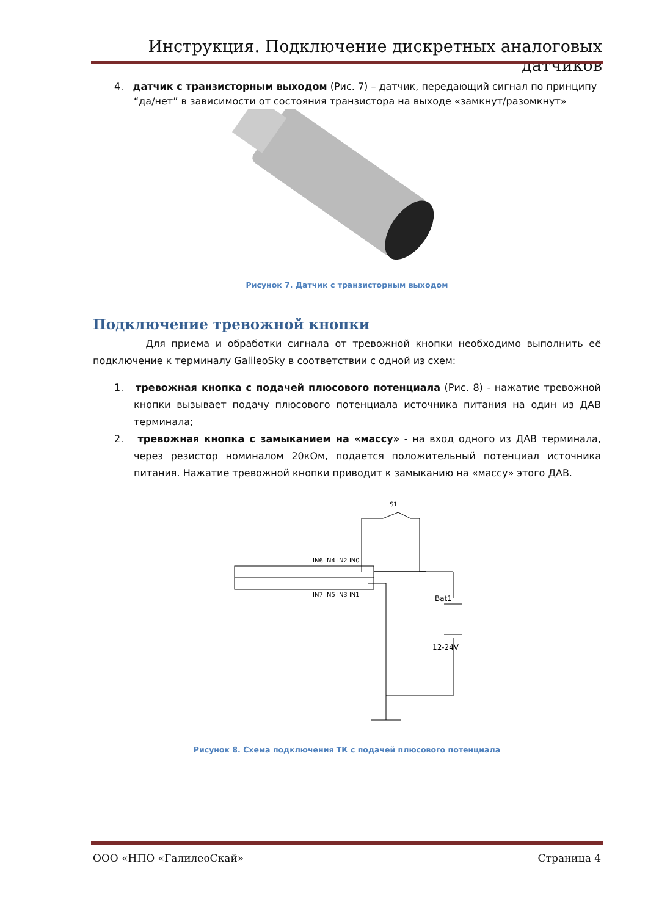Инструкция. Подключение дискретных аналоговых датчиков
4. датчик с транзисторным выходом (Рис. 7) – датчик, передающий сигнал по принципу “да/нет” в зависимости от состояния транзистора на выходе «замкнут/разомкнут»
Рисунок 7. Датчик с транзисторным выходом
Подключение тревожной кнопки
Для приема и обработки сигнала от тревожной кнопки необходимо выполнить её подключение к терминалу GalileoSky в соответствии с одной из схем:
1. тревожная кнопка с подачей плюсового потенциала (Рис. 8) - нажатие тревожной кнопки вызывает подачу плюсового потенциала источника питания на один из ДАВ терминала;
2. тревожная кнопка с замыканием на «массу» - на вход одного из ДАВ терминала, через резистор номиналом 20кОм, подается положительный потенциал источника питания. Нажатие тревожной кнопки приводит к замыканию на «массу» этого ДАВ.
IN6 IN4 IN2 IN0
IN7 IN5 IN3 IN1
S1
Bat1
12-24V
Рисунок 8. Схема подключения ТК с подачей плюсового потенциала
ООО «НПО «ГалилеоСкай» Страница 4